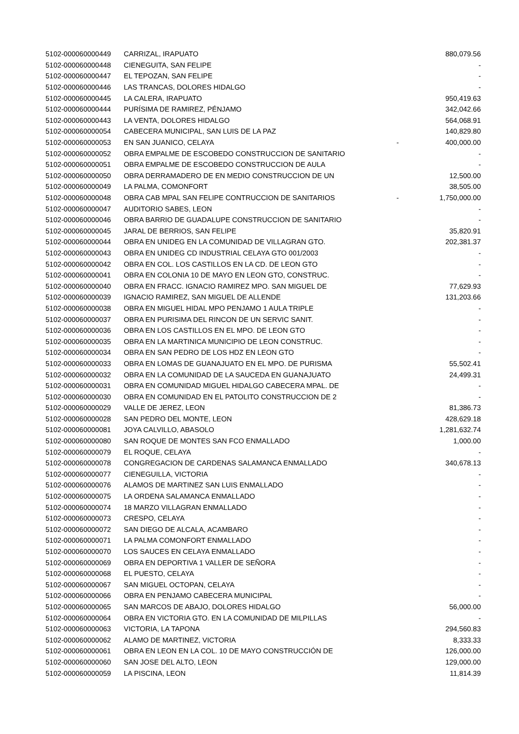| 5102-000060000449 | CARRIZAL, IRAPUATO | | 880,079.56 |
| 5102-000060000448 | CIENEGUITA, SAN FELIPE | | - |
| 5102-000060000447 | EL TEPOZAN, SAN FELIPE | | - |
| 5102-000060000446 | LAS TRANCAS, DOLORES HIDALGO | | - |
| 5102-000060000445 | LA CALERA, IRAPUATO | | 950,419.63 |
| 5102-000060000444 | PURÍSIMA DE RAMIREZ, PÉNJAMO | | 342,042.66 |
| 5102-000060000443 | LA VENTA, DOLORES HIDALGO | | 564,068.91 |
| 5102-000060000054 | CABECERA MUNICIPAL, SAN LUIS DE LA PAZ | | 140,829.80 |
| 5102-000060000053 | EN SAN JUANICO, CELAYA | - | 400,000.00 |
| 5102-000060000052 | OBRA EMPALME DE ESCOBEDO CONSTRUCCION DE SANITARIO | | - |
| 5102-000060000051 | OBRA EMPALME DE ESCOBEDO CONSTRUCCION DE AULA | | - |
| 5102-000060000050 | OBRA DERRAMADERO DE EN MEDIO CONSTRUCCION DE UN | | 12,500.00 |
| 5102-000060000049 | LA PALMA, COMONFORT | | 38,505.00 |
| 5102-000060000048 | OBRA CAB MPAL SAN FELIPE CONTRUCCION DE SANITARIOS | - | 1,750,000.00 |
| 5102-000060000047 | AUDITORIO SABES, LEON | | - |
| 5102-000060000046 | OBRA BARRIO DE GUADALUPE CONSTRUCCION DE SANITARIO | | - |
| 5102-000060000045 | JARAL DE BERRIOS, SAN FELIPE | | 35,820.91 |
| 5102-000060000044 | OBRA EN UNIDEG EN LA COMUNIDAD DE VILLAGRAN GTO. | | 202,381.37 |
| 5102-000060000043 | OBRA EN UNIDEG CD INDUSTRIAL CELAYA GTO 001/2003 | | - |
| 5102-000060000042 | OBRA EN COL. LOS CASTILLOS EN LA CD. DE LEON GTO | | - |
| 5102-000060000041 | OBRA EN COLONIA 10 DE MAYO EN LEON GTO, CONSTRUC. | | - |
| 5102-000060000040 | OBRA EN FRACC. IGNACIO RAMIREZ MPO. SAN MIGUEL DE | | 77,629.93 |
| 5102-000060000039 | IGNACIO RAMIREZ, SAN MIGUEL DE ALLENDE | | 131,203.66 |
| 5102-000060000038 | OBRA EN MIGUEL HIDAL MPO PENJAMO 1 AULA TRIPLE | | - |
| 5102-000060000037 | OBRA EN PURISIMA DEL RINCON DE UN SERVIC SANIT. | | - |
| 5102-000060000036 | OBRA EN LOS CASTILLOS EN EL MPO. DE LEON GTO | | - |
| 5102-000060000035 | OBRA EN LA MARTINICA MUNICIPIO DE LEON CONSTRUC. | | - |
| 5102-000060000034 | OBRA EN SAN PEDRO DE LOS HDZ EN LEON GTO | | - |
| 5102-000060000033 | OBRA EN LOMAS DE GUANAJUATO EN EL MPO. DE PURISMA | | 55,502.41 |
| 5102-000060000032 | OBRA EN LA COMUNIDAD DE LA SAUCEDA EN GUANAJUATO | | 24,499.31 |
| 5102-000060000031 | OBRA EN COMUNIDAD MIGUEL HIDALGO CABECERA MPAL. DE | | - |
| 5102-000060000030 | OBRA EN COMUNIDAD EN EL PATOLITO CONSTRUCCION DE 2 | | - |
| 5102-000060000029 | VALLE DE JEREZ, LEON | | 81,386.73 |
| 5102-000060000028 | SAN PEDRO DEL MONTE, LEON | | 428,629.18 |
| 5102-000060000081 | JOYA CALVILLO, ABASOLO | | 1,281,632.74 |
| 5102-000060000080 | SAN ROQUE DE MONTES SAN FCO ENMALLADO | | 1,000.00 |
| 5102-000060000079 | EL ROQUE, CELAYA | | - |
| 5102-000060000078 | CONGREGACION DE CARDENAS SALAMANCA ENMALLADO | | 340,678.13 |
| 5102-000060000077 | CIENEGUILLA, VICTORIA | | - |
| 5102-000060000076 | ALAMOS DE MARTINEZ SAN LUIS ENMALLADO | | - |
| 5102-000060000075 | LA ORDENA SALAMANCA ENMALLADO | | - |
| 5102-000060000074 | 18 MARZO VILLAGRAN ENMALLADO | | - |
| 5102-000060000073 | CRESPO, CELAYA | | - |
| 5102-000060000072 | SAN DIEGO DE ALCALA, ACAMBARO | | - |
| 5102-000060000071 | LA PALMA COMONFORT ENMALLADO | | - |
| 5102-000060000070 | LOS SAUCES EN CELAYA ENMALLADO | | - |
| 5102-000060000069 | OBRA EN DEPORTIVA 1 VALLER DE SEÑORA | | - |
| 5102-000060000068 | EL PUESTO, CELAYA | | - |
| 5102-000060000067 | SAN MIGUEL OCTOPAN, CELAYA | | - |
| 5102-000060000066 | OBRA EN PENJAMO CABECERA MUNICIPAL | | - |
| 5102-000060000065 | SAN MARCOS DE ABAJO, DOLORES HIDALGO | | 56,000.00 |
| 5102-000060000064 | OBRA EN VICTORIA GTO. EN LA COMUNIDAD DE MILPILLAS | | - |
| 5102-000060000063 | VICTORIA, LA TAPONA | | 294,560.83 |
| 5102-000060000062 | ALAMO DE MARTINEZ, VICTORIA | | 8,333.33 |
| 5102-000060000061 | OBRA EN LEON EN LA COL. 10 DE MAYO CONSTRUCCIÓN DE | | 126,000.00 |
| 5102-000060000060 | SAN JOSE DEL ALTO, LEON | | 129,000.00 |
| 5102-000060000059 | LA PISCINA, LEON | | 11,814.39 |